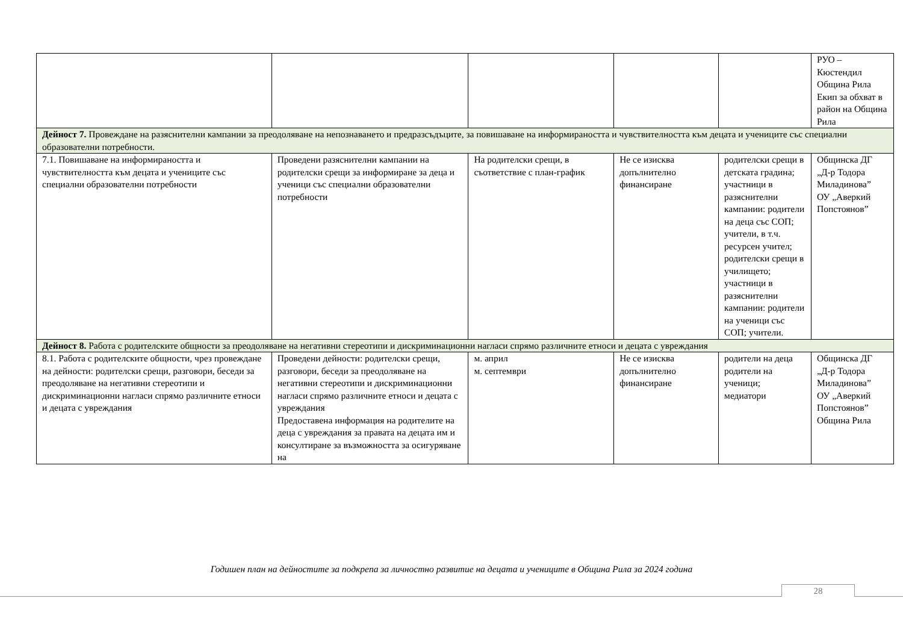| | | | | | РУО – Кюстендил Община Рила Екип за обхват в район на Община Рила |
| Дейност 7. Провеждане на разяснителни кампании за преодоляване на непознаването и предразсъдъците, за повишаване на информираността и чувствителността към децата и учениците със специални образователни потребности. | | | | | |
| 7.1. Повишаване на информираността и чувствителността към децата и учениците със специални образователни потребности | Проведени разяснителни кампании на родителски срещи за информиране за деца и ученици със специални образователни потребности | На родителски срещи, в съответствие с план-график | Не се изисква допълнително финансиране | родителски срещи в детската градина; участници в разяснителни кампании: родители на деца със СОП; учители, в т.ч. ресурсен учител; родителски срещи в училището; участници в разяснителни кампании: родители на ученици със СОП; учители. | Общинска ДГ „Д-р Тодора Миладинова” ОУ „Аверкий Попстоянов” |
| Дейност 8. Работа с родителските общности за преодоляване на негативни стереотипи и дискриминационни нагласи спрямо различните етноси и децата с увреждания | | | | | |
| 8.1. Работа с родителските общности, чрез провеждане на дейности: родителски срещи, разговори, беседи за преодоляване на негативни стереотипи и дискриминационни нагласи спрямо различните етноси и децата с увреждания | Проведени дейности: родителски срещи, разговори, беседи за преодоляване на негативни стереотипи и дискриминационни нагласи спрямо различните етноси и децата с увреждания Предоставена информация на родителите на деца с увреждания за правата на децата им и консултиране за възможността за осигуряване на | м. април м. септември | Не се изисква допълнително финансиране | родители на деца родители на ученици; медиатори | Общинска ДГ „Д-р Тодора Миладинова” ОУ „Аверкий Попстоянов” Община Рила |
Годишен план на дейностите за подкрепа за личностно развитие на децата и учениците в Община Рила за 2024 година
28